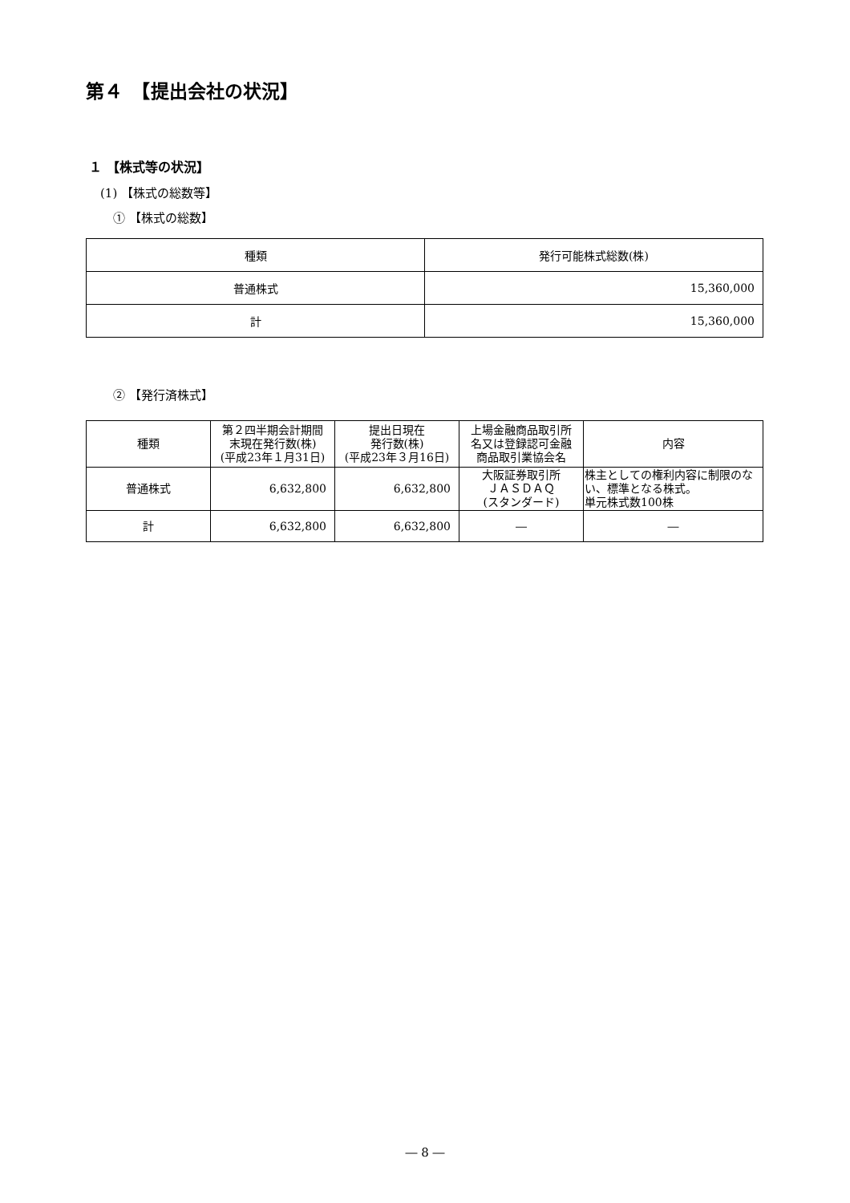第４　【提出会社の状況】
１ 【株式等の状況】
(1) 【株式の総数等】
① 【株式の総数】
| 種類 | 発行可能株式総数(株) |
| --- | --- |
| 普通株式 | 15,360,000 |
| 計 | 15,360,000 |
② 【発行済株式】
| 種類 | 第２四半期会計期間 末現在発行数(株) (平成23年１月31日) | 提出日現在 発行数(株) (平成23年３月16日) | 上場金融商品取引所 名又は登録認可金融 商品取引業協会名 | 内容 |
| --- | --- | --- | --- | --- |
| 普通株式 | 6,632,800 | 6,632,800 | 大阪証券取引所 ＪＡＳＤＡＱ (スタンダード) | 株主としての権利内容に制限のない、標準となる株式。 単元株式数100株 |
| 計 | 6,632,800 | 6,632,800 | ― | ― |
― 8 ―